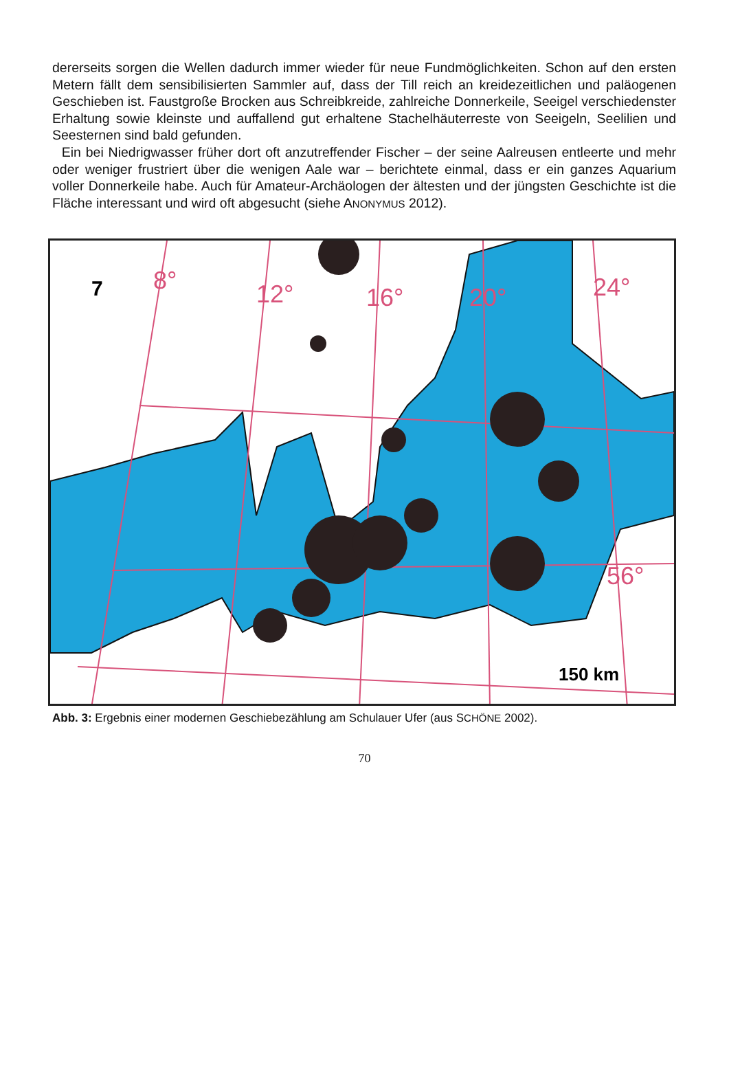dererseits sorgen die Wellen dadurch immer wieder für neue Fundmöglichkeiten. Schon auf den ersten Metern fällt dem sensibilisierten Sammler auf, dass der Till reich an kreidezeitlichen und paläogenen Geschieben ist. Faustgroße Brocken aus Schreibkreide, zahlreiche Donnerkeile, Seeigel verschiedenster Erhaltung sowie kleinste und auffallend gut erhaltene Stachelhäuter­reste von Seeigeln, Seelilien und Seesternen sind bald gefunden.
Ein bei Niedrigwasser früher dort oft anzutreffender Fischer – der seine Aalreusen entleerte und mehr oder weniger frustriert über die wenigen Aale war – berichtete einmal, dass er ein ganzes Aquarium voller Donnerkeile habe. Auch für Amateur-Archäologen der ältesten und der jüngsten Geschichte ist die Fläche interessant und wird oft abgesucht (siehe ANONYMUS 2012).
8°
12°
16°
20°
24°
56°
7
150 km
Abb. 3: Ergebnis einer modernen Geschiebezählung am Schulauer Ufer (aus SCHÖNE 2002).
70